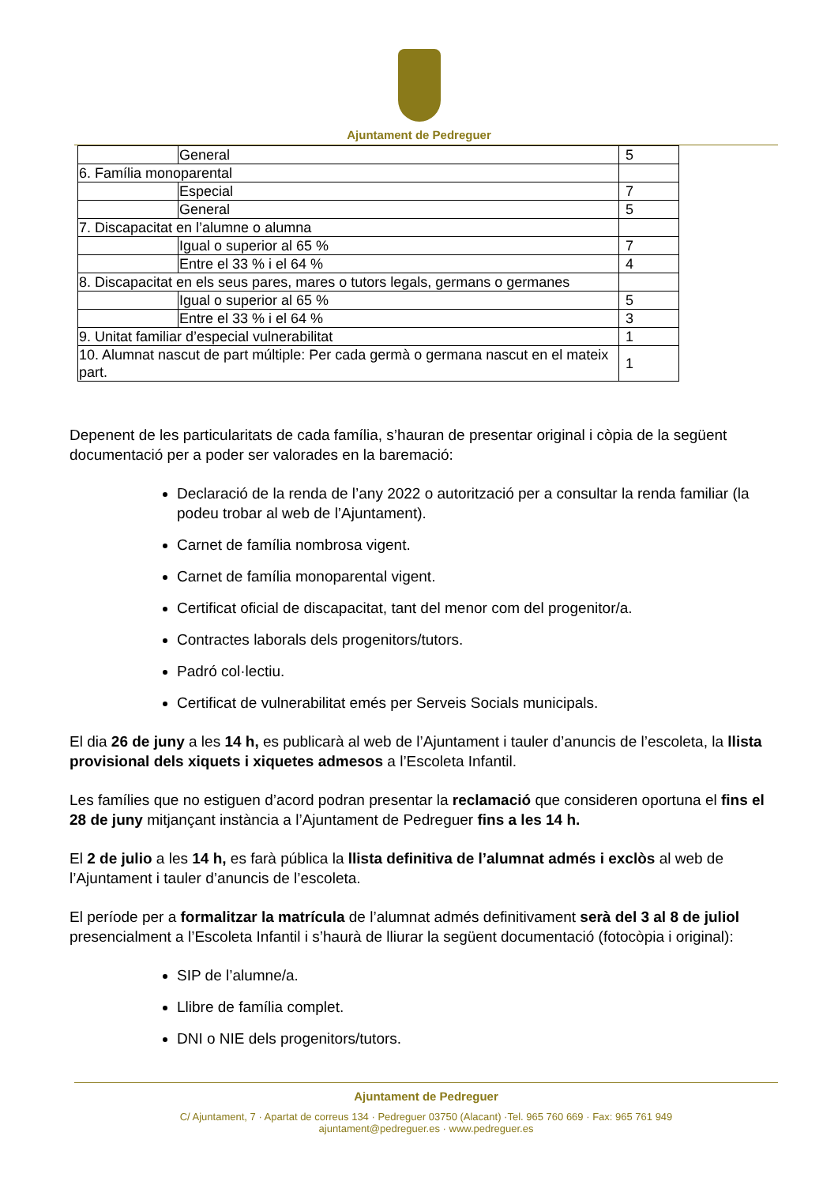Ajuntament de Pedreguer
| | General | 5 |
| 6. Família monoparental | | |
| | Especial | 7 |
| | General | 5 |
| 7. Discapacitat en l’alumne o alumna | | |
| | Igual o superior al 65 % | 7 |
| | Entre el 33 % i el 64 % | 4 |
| 8. Discapacitat en els seus pares, mares o tutors legals, germans o germanes | | |
| | Igual o superior al 65 % | 5 |
| | Entre el 33 % i el 64 % | 3 |
| 9. Unitat familiar d’especial vulnerabilitat | | 1 |
| 10. Alumnat nascut de part múltiple: Per cada germà o germana nascut en el mateix part. | | 1 |
Depenent de les particularitats de cada família, s’hauran de presentar original i còpia de la següent documentació per a poder ser valorades en la baremació:
Declaració de la renda de l’any 2022 o autorització per a consultar la renda familiar (la podeu trobar al web de l’Ajuntament).
Carnet de família nombrosa vigent.
Carnet de família monoparental vigent.
Certificat oficial de discapacitat, tant del menor com del progenitor/a.
Contractes laborals dels progenitors/tutors.
Padró col·lectiu.
Certificat de vulnerabilitat emés per Serveis Socials municipals.
El dia 26 de juny a les 14 h, es publicarà al web de l’Ajuntament i tauler d’anuncis de l’escoleta, la llista provisional dels xiquets i xiquetes admesos a l’Escoleta Infantil.
Les famílies que no estiguen d’acord podran presentar la reclamació que consideren oportuna el fins el 28 de juny mitjançant instància a l’Ajuntament de Pedreguer fins a les 14 h.
El 2 de julio a les 14 h, es farà pública la llista definitiva de l’alumnat admés i exclòs al web de l’Ajuntament i tauler d’anuncis de l’escoleta.
El període per a formalitzar la matrícula de l’alumnat admés definitivament serà del 3 al 8 de juliol presencialment a l’Escoleta Infantil i s’haurà de lliurar la següent documentació (fotocòpia i original):
SIP de l’alumne/a.
Llibre de família complet.
DNI o NIE dels progenitors/tutors.
Ajuntament de Pedreguer
C/ Ajuntament, 7 · Apartat de correus 134 · Pedreguer 03750 (Alacant) ·Tel. 965 760 669 · Fax: 965 761 949
ajuntament@pedreguer.es · www.pedreguer.es